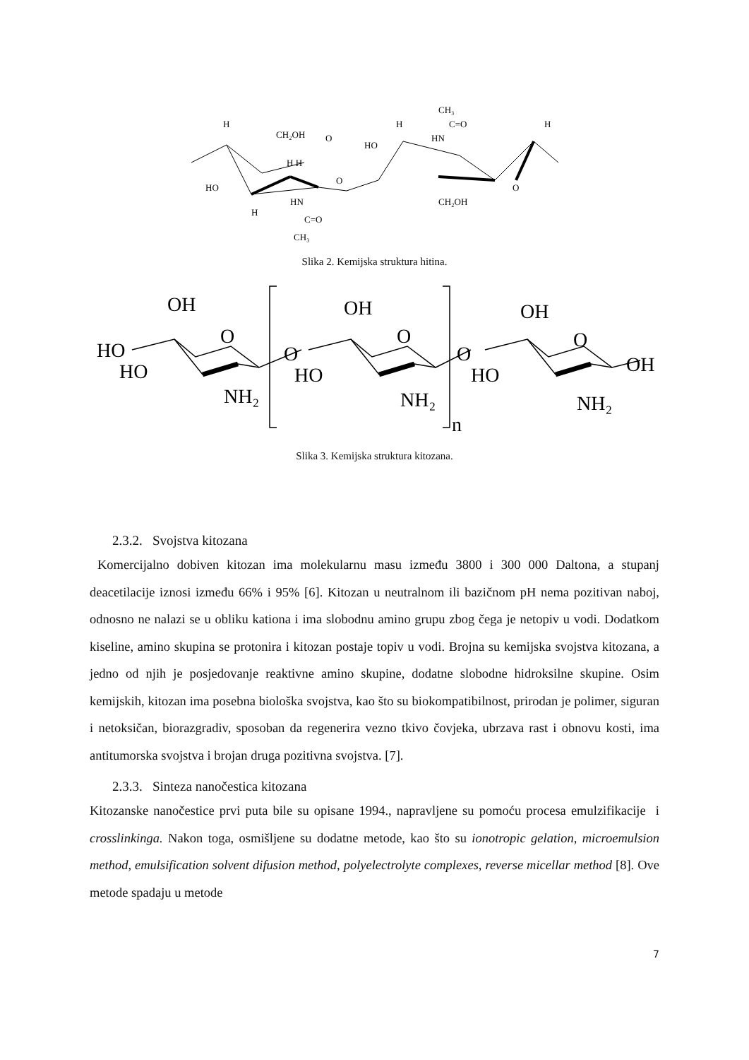H
CH₂OH
O
HO
H H
HN
C=O
CH₃
H
O
HO
H
CH₃
C=O
HN
H
CH₂OH
O
Slika 2. Kemijska struktura hitina.
OH
O
HO
HO
NH₂
O
OH
O
HO
NH₂
O
OH
O
HO
NH₂
OH
n
Slika 3. Kemijska struktura kitozana.
2.3.2. Svojstva kitozana
Komercijalno dobiven kitozan ima molekularnu masu između 3800 i 300 000 Daltona, a stupanj deacetilacije iznosi između 66% i 95% [6]. Kitozan u neutralnom ili bazičnom pH nema pozitivan naboj, odnosno ne nalazi se u obliku kationa i ima slobodnu amino grupu zbog čega je netopiv u vodi. Dodatkom kiseline, amino skupina se protonira i kitozan postaje topiv u vodi. Brojna su kemijska svojstva kitozana, a jedno od njih je posjedovanje reaktivne amino skupine, dodatne slobodne hidroksilne skupine. Osim kemijskih, kitozan ima posebna biološka svojstva, kao što su biokompatibilnost, prirodan je polimer, siguran i netoksičan, biorazgradiv, sposoban da regenerira vezno tkivo čovjeka, ubrzava rast i obnovu kosti, ima antitumorska svojstva i brojan druga pozitivna svojstva. [7].
2.3.3. Sinteza nanočestica kitozana
Kitozanske nanočestice prvi puta bile su opisane 1994., napravljene su pomoću procesa emulzifikacije i crosslinkinga. Nakon toga, osmišljene su dodatne metode, kao što su ionotropic gelation, microemulsion method, emulsification solvent difusion method, polyelectrolyte complexes, reverse micellar method [8]. Ove metode spadaju u metode
7